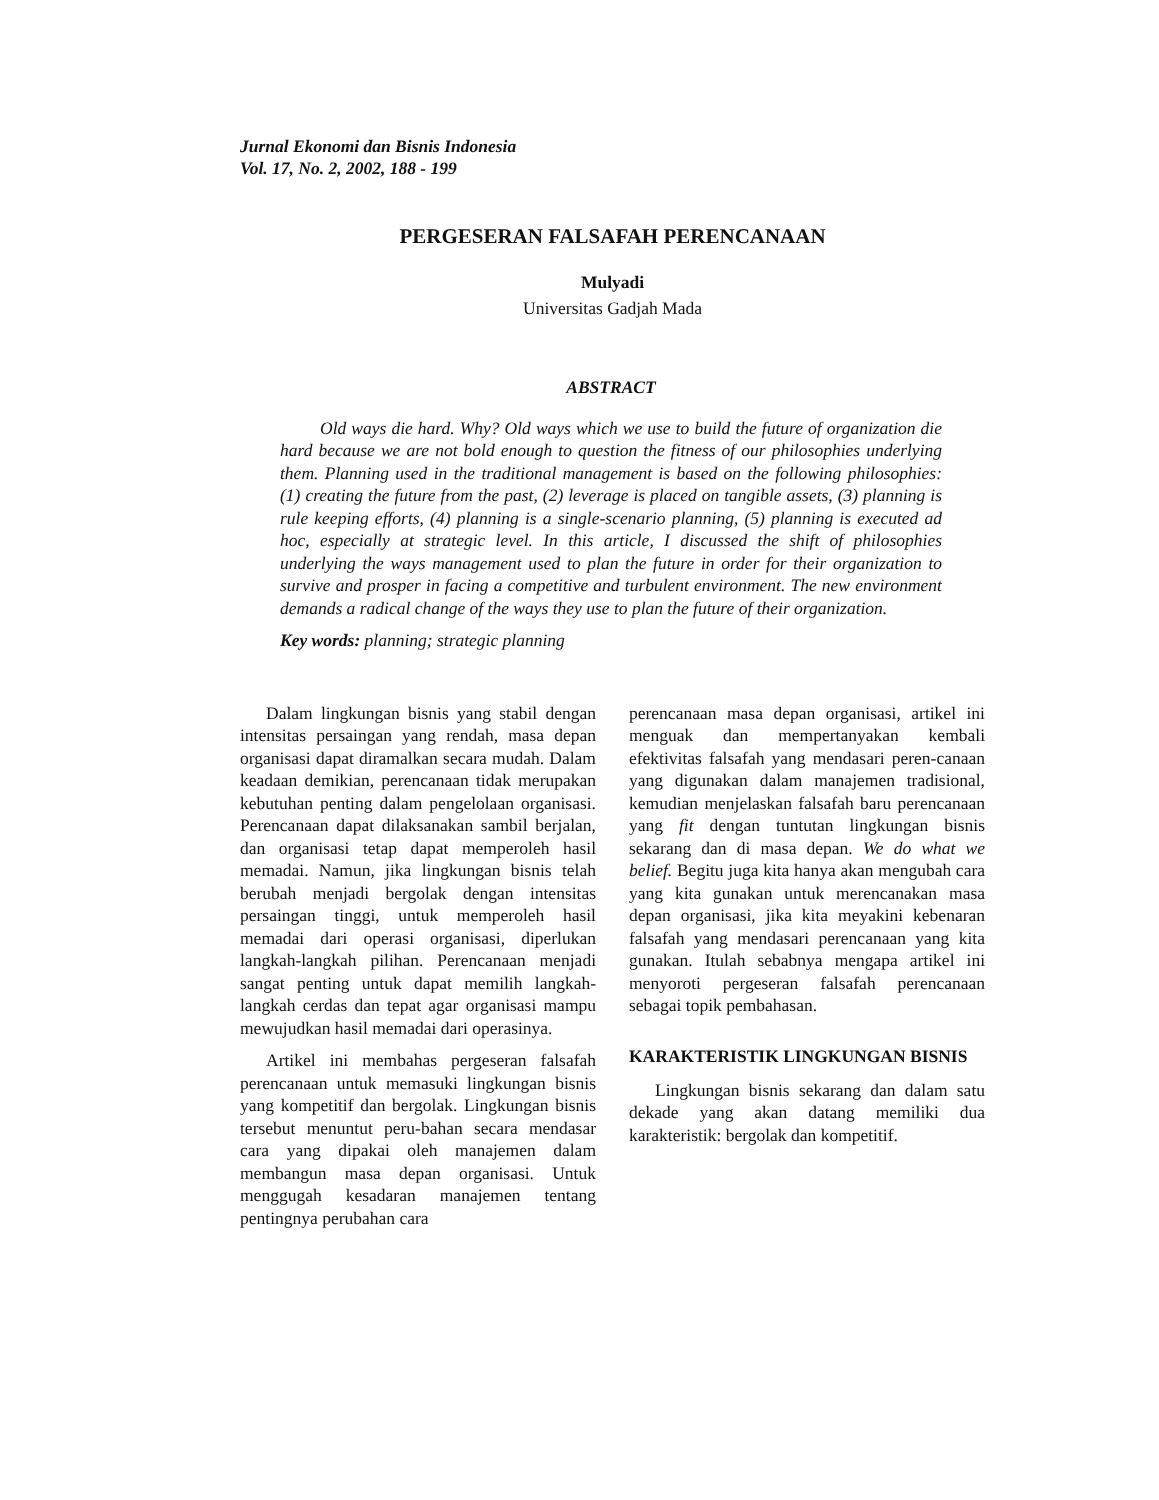Jurnal Ekonomi dan Bisnis Indonesia
Vol. 17, No. 2, 2002, 188 - 199
PERGESERAN FALSAFAH PERENCANAAN
Mulyadi
Universitas Gadjah Mada
ABSTRACT
Old ways die hard. Why? Old ways which we use to build the future of organization die hard because we are not bold enough to question the fitness of our philosophies underlying them. Planning used in the traditional management is based on the following philosophies: (1) creating the future from the past, (2) leverage is placed on tangible assets, (3) planning is rule keeping efforts, (4) planning is a single-scenario planning, (5) planning is executed ad hoc, especially at strategic level. In this article, I discussed the shift of philosophies underlying the ways management used to plan the future in order for their organization to survive and prosper in facing a competitive and turbulent environment. The new environment demands a radical change of the ways they use to plan the future of their organization.
Key words: planning; strategic planning
Dalam lingkungan bisnis yang stabil dengan intensitas persaingan yang rendah, masa depan organisasi dapat diramalkan secara mudah. Dalam keadaan demikian, perencanaan tidak merupakan kebutuhan penting dalam pengelolaan organisasi. Perencanaan dapat dilaksanakan sambil berjalan, dan organisasi tetap dapat memperoleh hasil memadai. Namun, jika lingkungan bisnis telah berubah menjadi bergolak dengan intensitas persaingan tinggi, untuk memperoleh hasil memadai dari operasi organisasi, diperlukan langkah-langkah pilihan. Perencanaan menjadi sangat penting untuk dapat memilih langkah-langkah cerdas dan tepat agar organisasi mampu mewujudkan hasil memadai dari operasinya.
Artikel ini membahas pergeseran falsafah perencanaan untuk memasuki lingkungan bisnis yang kompetitif dan bergolak. Lingkungan bisnis tersebut menuntut peru-bahan secara mendasar cara yang dipakai oleh manajemen dalam membangun masa depan organisasi. Untuk menggugah kesadaran manajemen tentang pentingnya perubahan cara
perencanaan masa depan organisasi, artikel ini menguak dan mempertanyakan kembali efektivitas falsafah yang mendasari peren-canaan yang digunakan dalam manajemen tradisional, kemudian menjelaskan falsafah baru perencanaan yang fit dengan tuntutan lingkungan bisnis sekarang dan di masa depan. We do what we belief. Begitu juga kita hanya akan mengubah cara yang kita gunakan untuk merencanakan masa depan organisasi, jika kita meyakini kebenaran falsafah yang mendasari perencanaan yang kita gunakan. Itulah sebabnya mengapa artikel ini menyoroti pergeseran falsafah perencanaan sebagai topik pembahasan.
KARAKTERISTIK LINGKUNGAN BISNIS
Lingkungan bisnis sekarang dan dalam satu dekade yang akan datang memiliki dua karakteristik: bergolak dan kompetitif.